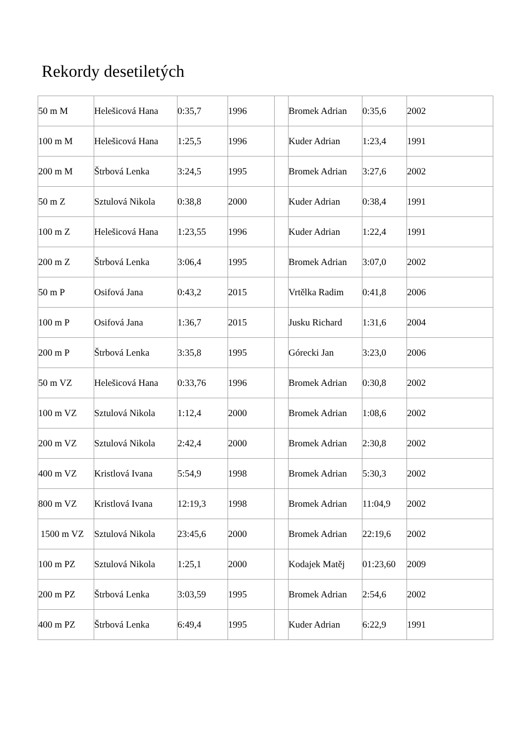Rekordy desetiletých
| 50 m M | Helešicová Hana | 0:35,7 | 1996 | | Bromek Adrian | 0:35,6 | 2002 |
| 100 m M | Helešicová Hana | 1:25,5 | 1996 | | Kuder Adrian | 1:23,4 | 1991 |
| 200 m M | Štrbová Lenka | 3:24,5 | 1995 | | Bromek Adrian | 3:27,6 | 2002 |
| 50 m Z | Sztulová Nikola | 0:38,8 | 2000 | | Kuder Adrian | 0:38,4 | 1991 |
| 100 m Z | Helešicová Hana | 1:23,55 | 1996 | | Kuder Adrian | 1:22,4 | 1991 |
| 200 m Z | Štrbová Lenka | 3:06,4 | 1995 | | Bromek Adrian | 3:07,0 | 2002 |
| 50 m P | Osifová Jana | 0:43,2 | 2015 | | Vrtělka Radim | 0:41,8 | 2006 |
| 100 m P | Osifová Jana | 1:36,7 | 2015 | | Jusku Richard | 1:31,6 | 2004 |
| 200 m P | Štrbová Lenka | 3:35,8 | 1995 | | Górecki Jan | 3:23,0 | 2006 |
| 50 m VZ | Helešicová Hana | 0:33,76 | 1996 | | Bromek Adrian | 0:30,8 | 2002 |
| 100 m VZ | Sztulová Nikola | 1:12,4 | 2000 | | Bromek Adrian | 1:08,6 | 2002 |
| 200 m VZ | Sztulová Nikola | 2:42,4 | 2000 | | Bromek Adrian | 2:30,8 | 2002 |
| 400 m VZ | Kristlová Ivana | 5:54,9 | 1998 | | Bromek Adrian | 5:30,3 | 2002 |
| 800 m VZ | Kristlová Ivana | 12:19,3 | 1998 | | Bromek Adrian | 11:04,9 | 2002 |
| 1500 m VZ | Sztulová Nikola | 23:45,6 | 2000 | | Bromek Adrian | 22:19,6 | 2002 |
| 100 m PZ | Sztulová Nikola | 1:25,1 | 2000 | | Kodajek Matěj | 01:23,60 | 2009 |
| 200 m PZ | Štrbová Lenka | 3:03,59 | 1995 | | Bromek Adrian | 2:54,6 | 2002 |
| 400 m PZ | Štrbová Lenka | 6:49,4 | 1995 | | Kuder Adrian | 6:22,9 | 1991 |